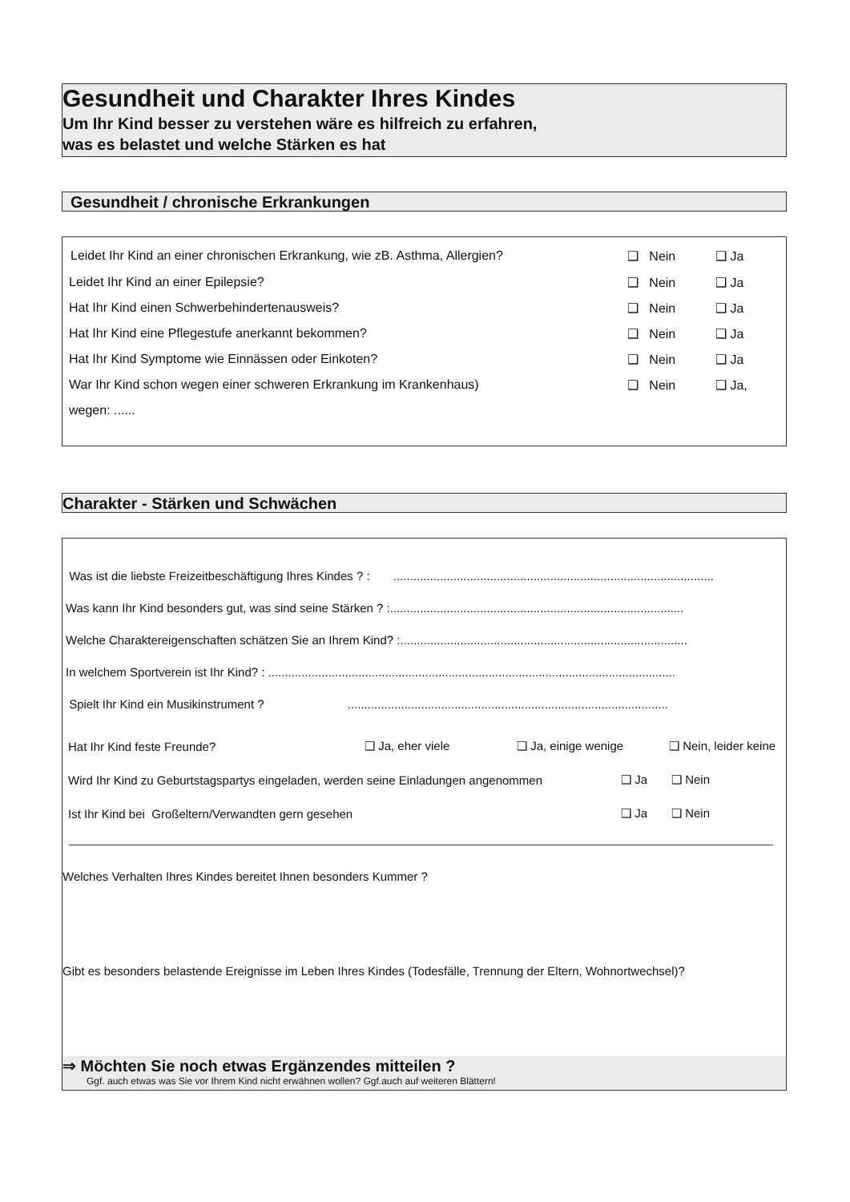Gesundheit und Charakter Ihres Kindes
Um Ihr Kind besser zu verstehen wäre es hilfreich zu erfahren,
was es belastet und welche Stärken es hat
Gesundheit / chronische Erkrankungen
Leidet Ihr Kind an einer chronischen Erkrankung, wie zB. Asthma, Allergien? ❑ Nein ❑ Ja
Leidet Ihr Kind an einer Epilepsie? ❑ Nein ❑ Ja
Hat Ihr Kind einen Schwerbehindertenausweis? ❑ Nein ❑ Ja
Hat Ihr Kind eine Pflegestufe anerkannt bekommen? ❑ Nein ❑ Ja
Hat Ihr Kind Symptome wie Einnässen oder Einkoten? ❑ Nein ❑ Ja
War Ihr Kind schon wegen einer schweren Erkrankung im Krankenhaus) ❑ Nein ❑ Ja,
wegen: ......
Charakter - Stärken und Schwächen
Was ist die liebste Freizeitbeschäftigung Ihres Kindes ? : ................................................................................................
Was kann Ihr Kind besonders gut, was sind seine Stärken ? :........................................................................................
Welche Charaktereigenschaften schätzen Sie an Ihrem Kind? :......................................................................................
In welchem Sportverein ist Ihr Kind? : ..........................................................................................................................
Spielt Ihr Kind ein Musikinstrument ? ................................................................................................
Hat Ihr Kind feste Freunde? ❑ Ja, eher viele ❑ Ja, einige wenige ❑ Nein, leider keine
Wird Ihr Kind zu Geburtstagspartys eingeladen, werden seine Einladungen angenommen ❑ Ja ❑ Nein
Ist Ihr Kind bei Großeltern/Verwandten gern gesehen ❑ Ja ❑ Nein
Welches Verhalten Ihres Kindes bereitet Ihnen besonders Kummer ?
Gibt es besonders belastende Ereignisse im Leben Ihres Kindes (Todesfälle, Trennung der Eltern, Wohnortwechsel)?
⇒ Möchten Sie noch etwas Ergänzendes mitteilen ?
Ggf. auch etwas was Sie vor Ihrem Kind nicht erwähnen wollen? Ggf.auch auf weiteren Blättern!